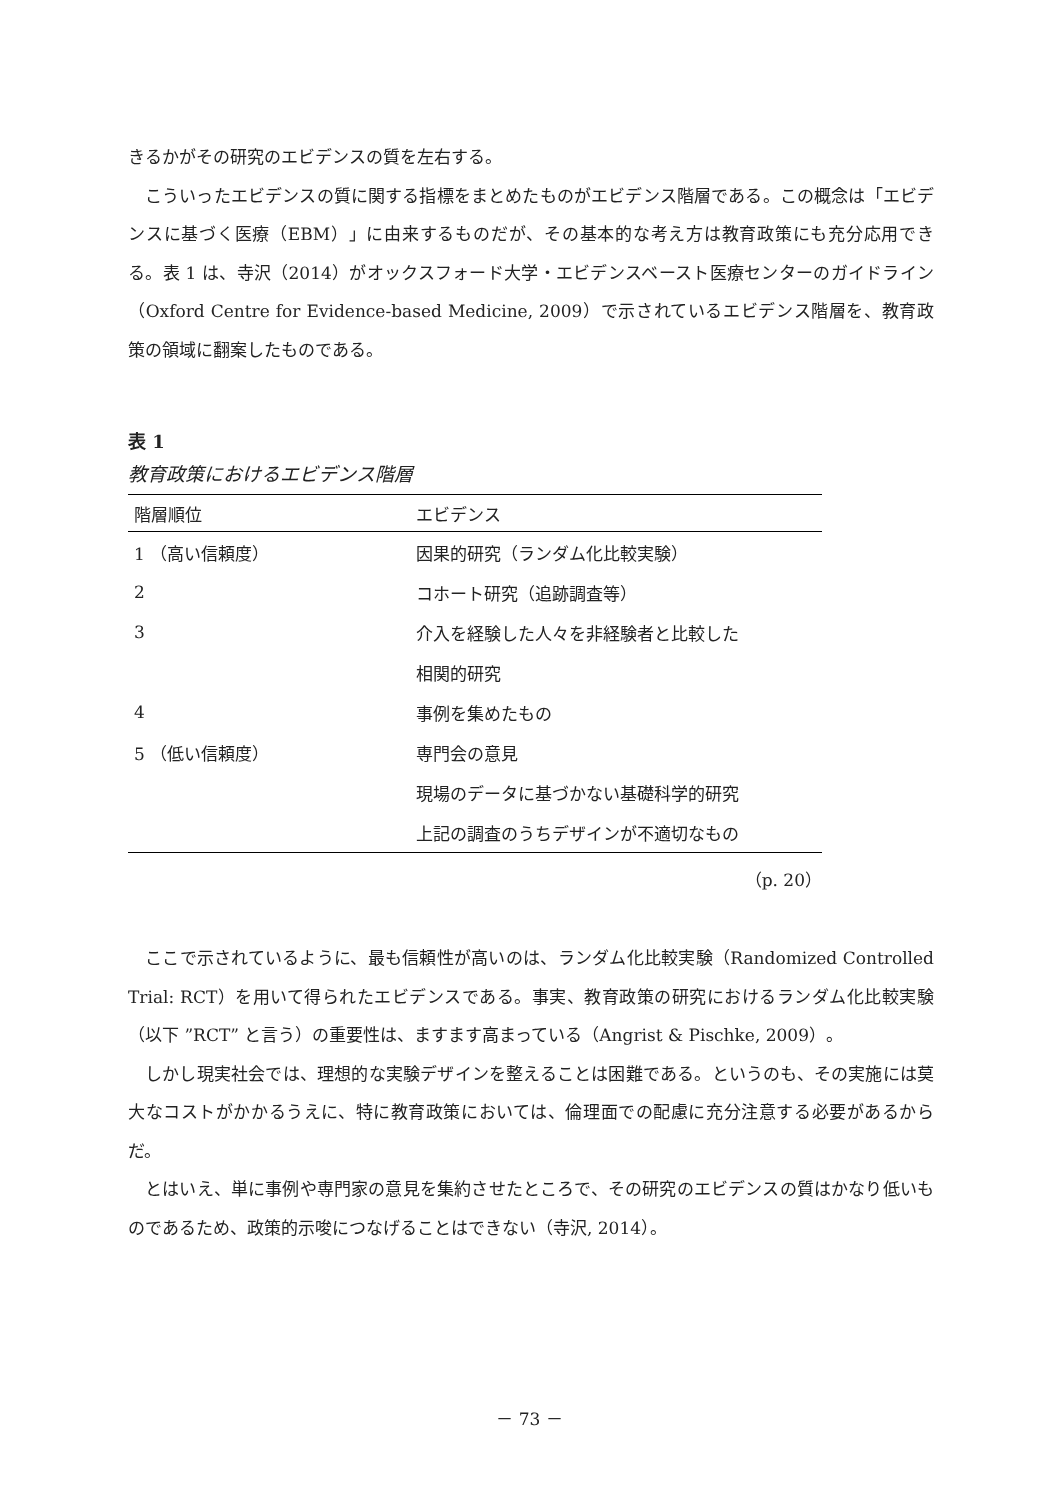きるかがその研究のエビデンスの質を左右する。
こういったエビデンスの質に関する指標をまとめたものがエビデンス階層である。この概念は「エビデンスに基づく医療（EBM）」に由来するものだが、その基本的な考え方は教育政策にも充分応用できる。表 1 は、寺沢（2014）がオックスフォード大学・エビデンスベースト医療センターのガイドライン（Oxford Centre for Evidence-based Medicine, 2009）で示されているエビデンス階層を、教育政策の領域に翻案したものである。
表 1
教育政策におけるエビデンス階層
| 階層順位 | エビデンス |
| --- | --- |
| 1 （高い信頼度） | 因果的研究（ランダム化比較実験） |
| 2 | コホート研究（追跡調査等） |
| 3 | 介入を経験した人々を非経験者と比較した |
| | 相関的研究 |
| 4 | 事例を集めたもの |
| 5 （低い信頼度） | 専門会の意見 |
| | 現場のデータに基づかない基礎科学的研究 |
| | 上記の調査のうちデザインが不適切なもの |
（p. 20）
ここで示されているように、最も信頼性が高いのは、ランダム化比較実験（Randomized Controlled Trial: RCT）を用いて得られたエビデンスである。事実、教育政策の研究におけるランダム化比較実験（以下 ”RCT” と言う）の重要性は、ますます高まっている（Angrist & Pischke, 2009）。
しかし現実社会では、理想的な実験デザインを整えることは困難である。というのも、その実施には莫大なコストがかかるうえに、特に教育政策においては、倫理面での配慮に充分注意する必要があるからだ。
とはいえ、単に事例や専門家の意見を集約させたところで、その研究のエビデンスの質はかなり低いものであるため、政策的示唆につなげることはできない（寺沢, 2014）。
－ 73 －